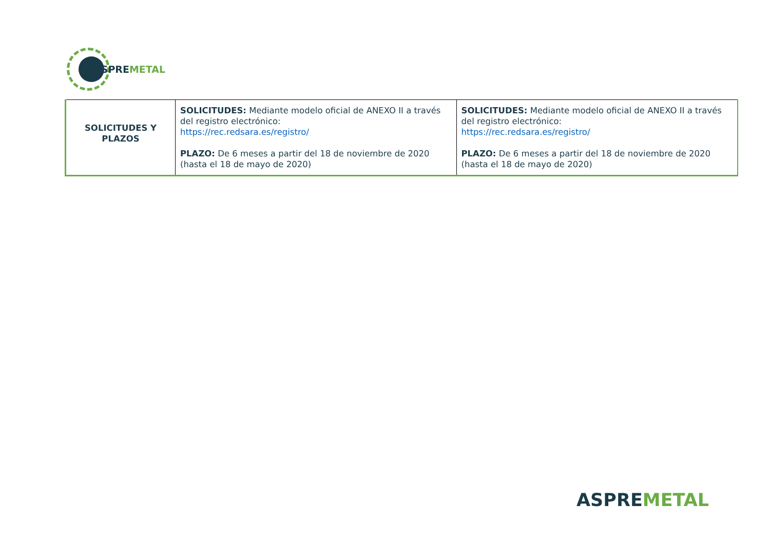ASPREMETAL
| SOLICITUDES Y PLAZOS | SOLICITUDES: Mediante modelo oficial de ANEXO II a través del registro electrónico: https://rec.redsara.es/registro/ PLAZO: De 6 meses a partir del 18 de noviembre de 2020 (hasta el 18 de mayo de 2020) | SOLICITUDES: Mediante modelo oficial de ANEXO II a través del registro electrónico: https://rec.redsara.es/registro/ PLAZO: De 6 meses a partir del 18 de noviembre de 2020 (hasta el 18 de mayo de 2020) |
ASPREMETAL